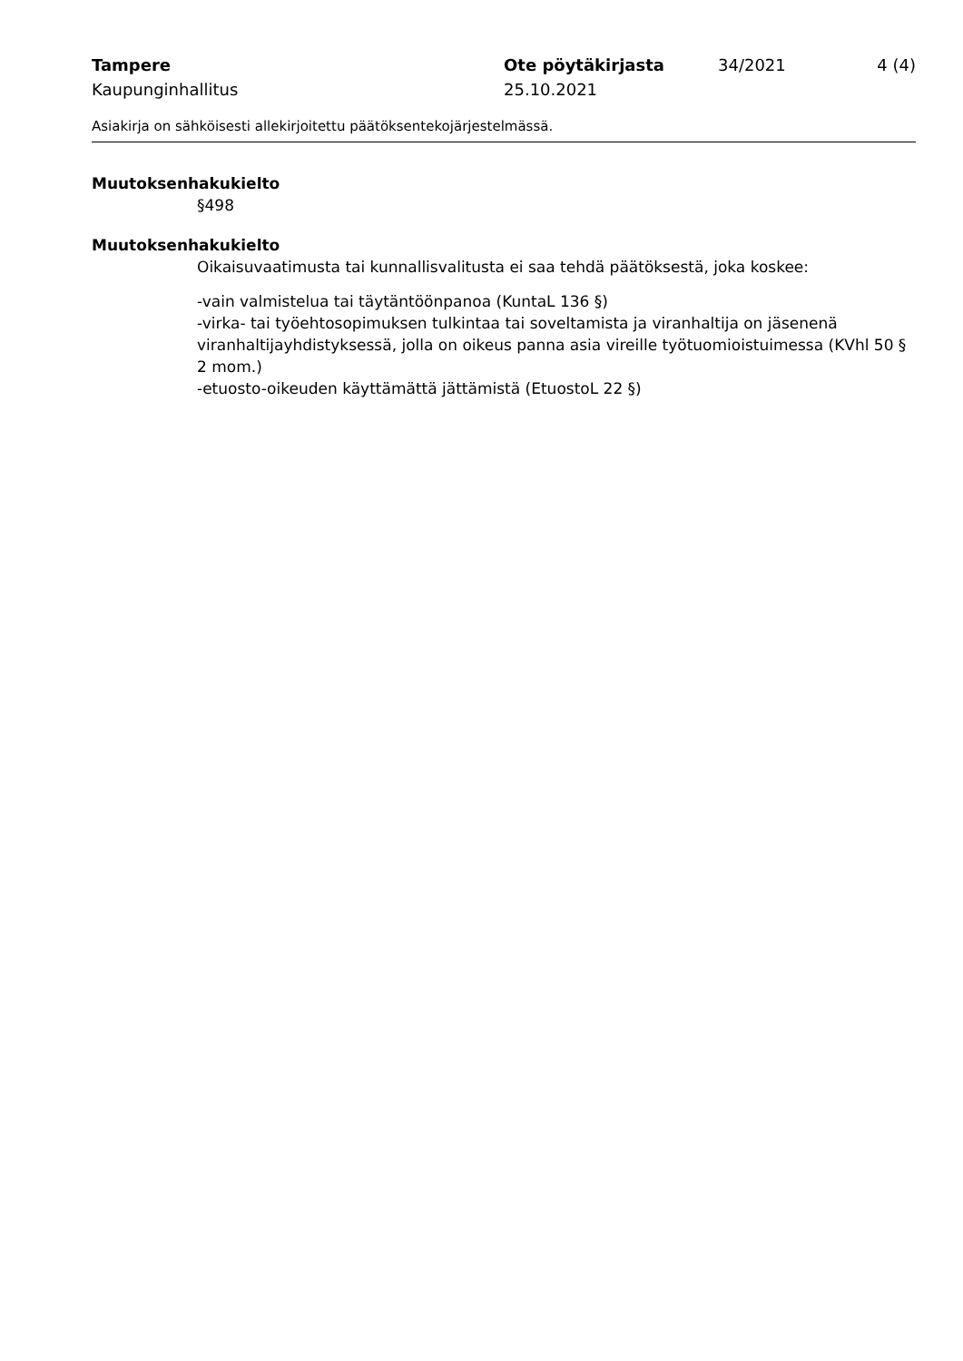Tampere Ote pöytäkirjasta 34/2021 4 (4)
Kaupunginhallitus 25.10.2021
Asiakirja on sähköisesti allekirjoitettu päätöksentekojärjestelmässä.
Muutoksenhakukielto
§498
Muutoksenhakukielto
Oikaisuvaatimusta tai kunnallisvalitusta ei saa tehdä päätöksestä, joka koskee:
-vain valmistelua tai täytäntöönpanoa (KuntaL 136 §)
-virka- tai työehtosopimuksen tulkintaa tai soveltamista ja viranhaltija on jäsenenä viranhaltijayhdistyksessä, jolla on oikeus panna asia vireille työtuomioistuimessa (KVhl 50 § 2 mom.)
-etuosto-oikeuden käyttämättä jättämistä (EtuostoL 22 §)